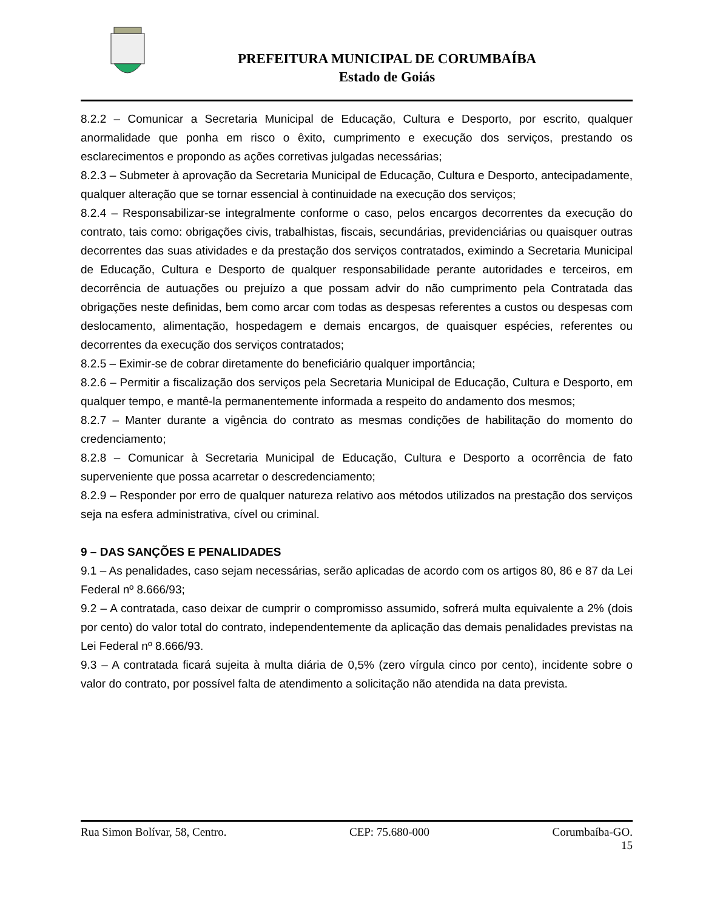PREFEITURA MUNICIPAL DE CORUMBAÍBA
Estado de Goiás
8.2.2 – Comunicar a Secretaria Municipal de Educação, Cultura e Desporto, por escrito, qualquer anormalidade que ponha em risco o êxito, cumprimento e execução dos serviços, prestando os esclarecimentos e propondo as ações corretivas julgadas necessárias;
8.2.3 – Submeter à aprovação da Secretaria Municipal de Educação, Cultura e Desporto, antecipadamente, qualquer alteração que se tornar essencial à continuidade na execução dos serviços;
8.2.4 – Responsabilizar-se integralmente conforme o caso, pelos encargos decorrentes da execução do contrato, tais como: obrigações civis, trabalhistas, fiscais, secundárias, previdenciárias ou quaisquer outras decorrentes das suas atividades e da prestação dos serviços contratados, eximindo a Secretaria Municipal de Educação, Cultura e Desporto de qualquer responsabilidade perante autoridades e terceiros, em decorrência de autuações ou prejuízo a que possam advir do não cumprimento pela Contratada das obrigações neste definidas, bem como arcar com todas as despesas referentes a custos ou despesas com deslocamento, alimentação, hospedagem e demais encargos, de quaisquer espécies, referentes ou decorrentes da execução dos serviços contratados;
8.2.5 – Eximir-se de cobrar diretamente do beneficiário qualquer importância;
8.2.6 – Permitir a fiscalização dos serviços pela Secretaria Municipal de Educação, Cultura e Desporto, em qualquer tempo, e mantê-la permanentemente informada a respeito do andamento dos mesmos;
8.2.7 – Manter durante a vigência do contrato as mesmas condições de habilitação do momento do credenciamento;
8.2.8 – Comunicar à Secretaria Municipal de Educação, Cultura e Desporto a ocorrência de fato superveniente que possa acarretar o descredenciamento;
8.2.9 – Responder por erro de qualquer natureza relativo aos métodos utilizados na prestação dos serviços seja na esfera administrativa, cível ou criminal.
9 – DAS SANÇÕES E PENALIDADES
9.1 – As penalidades, caso sejam necessárias, serão aplicadas de acordo com os artigos 80, 86 e 87 da Lei Federal nº 8.666/93;
9.2 – A contratada, caso deixar de cumprir o compromisso assumido, sofrerá multa equivalente a 2% (dois por cento) do valor total do contrato, independentemente da aplicação das demais penalidades previstas na Lei Federal nº 8.666/93.
9.3 – A contratada ficará sujeita à multa diária de 0,5% (zero vírgula cinco por cento), incidente sobre o valor do contrato, por possível falta de atendimento a solicitação não atendida na data prevista.
Rua Simon Bolívar, 58, Centro. CEP: 75.680-000 Corumbaíba-GO.
15